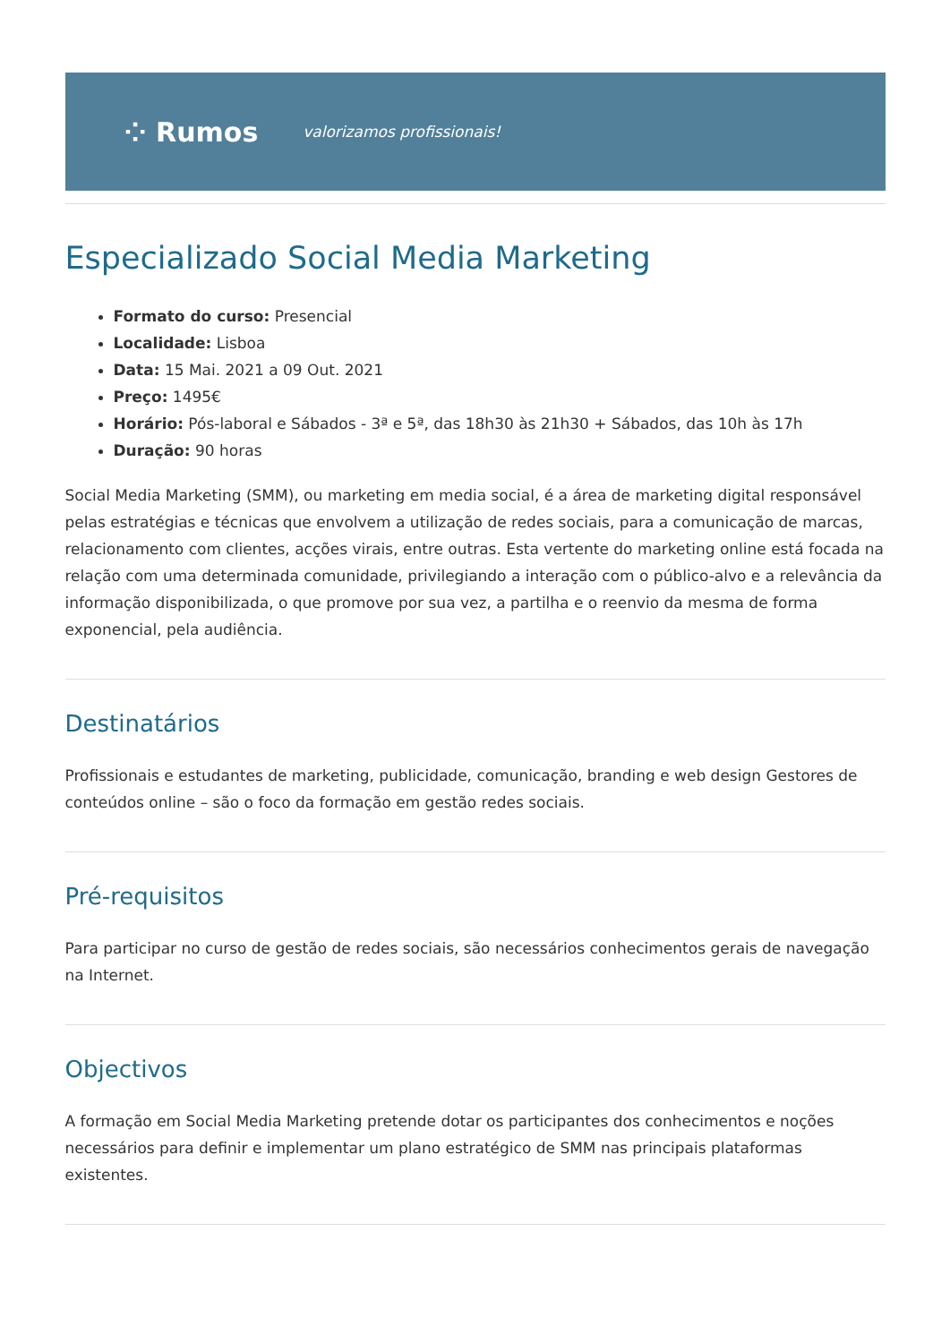⁘ Rumos valorizamos profissionais!
Especializado Social Media Marketing
Formato do curso: Presencial
Localidade: Lisboa
Data: 15 Mai. 2021 a 09 Out. 2021
Preço: 1495€
Horário: Pós-laboral e Sábados - 3ª e 5ª, das 18h30 às 21h30 + Sábados, das 10h às 17h
Duração: 90 horas
Social Media Marketing (SMM), ou marketing em media social, é a área de marketing digital responsável pelas estratégias e técnicas que envolvem a utilização de redes sociais, para a comunicação de marcas, relacionamento com clientes, acções virais, entre outras. Esta vertente do marketing online está focada na relação com uma determinada comunidade, privilegiando a interação com o público-alvo e a relevância da informação disponibilizada, o que promove por sua vez, a partilha e o reenvio da mesma de forma exponencial, pela audiência.
Destinatários
Profissionais e estudantes de marketing, publicidade, comunicação, branding e web design Gestores de conteúdos online – são o foco da formação em gestão redes sociais.
Pré-requisitos
Para participar no curso de gestão de redes sociais, são necessários conhecimentos gerais de navegação na Internet.
Objectivos
A formação em Social Media Marketing pretende dotar os participantes dos conhecimentos e noções necessários para definir e implementar um plano estratégico de SMM nas principais plataformas existentes.